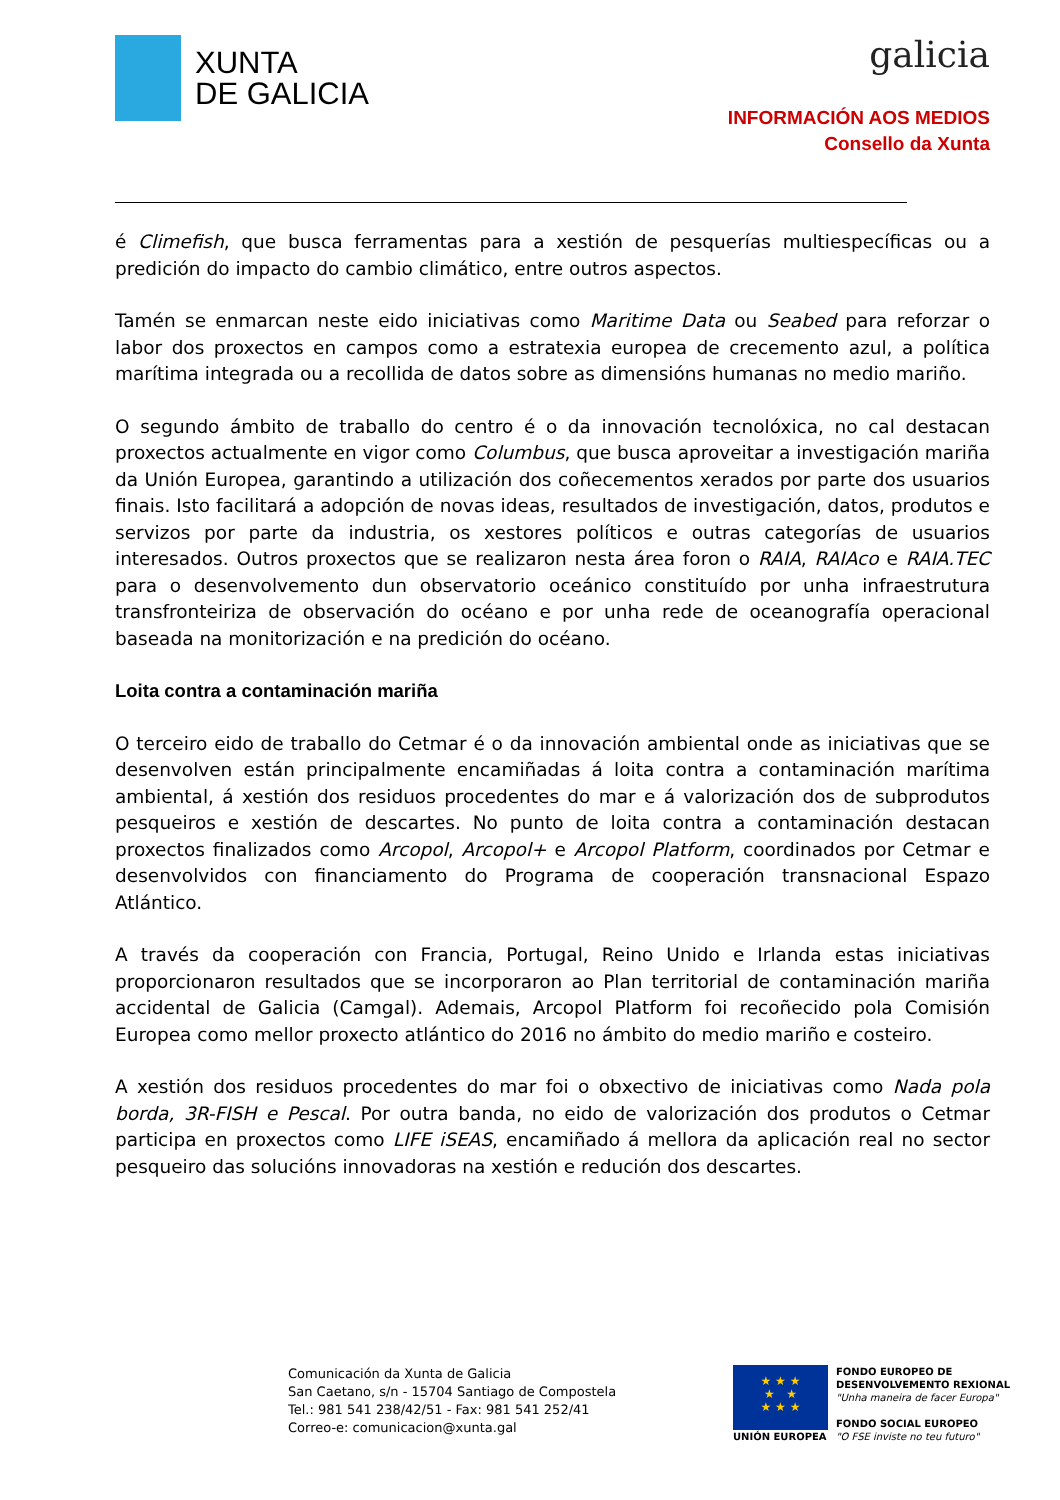XUNTA
DE GALICIA
galicia
INFORMACIÓN AOS MEDIOS
Consello da Xunta
é Climefish, que busca ferramentas para a xestión de pesquerías multiespecíficas ou a predición do impacto do cambio climático, entre outros aspectos.
Tamén se enmarcan neste eido iniciativas como Maritime Data ou Seabed para reforzar o labor dos proxectos en campos como a estratexia europea de crecemento azul, a política marítima integrada ou a recollida de datos sobre as dimensións humanas no medio mariño.
O segundo ámbito de traballo do centro é o da innovación tecnolóxica, no cal destacan proxectos actualmente en vigor como Columbus, que busca aproveitar a investigación mariña da Unión Europea, garantindo a utilización dos coñecementos xerados por parte dos usuarios finais. Isto facilitará a adopción de novas ideas, resultados de investigación, datos, produtos e servizos por parte da industria, os xestores políticos e outras categorías de usuarios interesados. Outros proxectos que se realizaron nesta área foron o RAIA, RAIAco e RAIA.TEC para o desenvolvemento dun observatorio oceánico constituído por unha infraestrutura transfronteiriza de observación do océano e por unha rede de oceanografía operacional baseada na monitorización e na predición do océano.
Loita contra a contaminación mariña
O terceiro eido de traballo do Cetmar é o da innovación ambiental onde as iniciativas que se desenvolven están principalmente encamiñadas á loita contra a contaminación marítima ambiental, á xestión dos residuos procedentes do mar e á valorización dos de subprodutos pesqueiros e xestión de descartes. No punto de loita contra a contaminación destacan proxectos finalizados como Arcopol, Arcopol+ e Arcopol Platform, coordinados por Cetmar e desenvolvidos con financiamento do Programa de cooperación transnacional Espazo Atlántico.
A través da cooperación con Francia, Portugal, Reino Unido e Irlanda estas iniciativas proporcionaron resultados que se incorporaron ao Plan territorial de contaminación mariña accidental de Galicia (Camgal). Ademais, Arcopol Platform foi recoñecido pola Comisión Europea como mellor proxecto atlántico do 2016 no ámbito do medio mariño e costeiro.
A xestión dos residuos procedentes do mar foi o obxectivo de iniciativas como Nada pola borda, 3R-FISH e Pescal. Por outra banda, no eido de valorización dos produtos o Cetmar participa en proxectos como LIFE iSEAS, encamiñado á mellora da aplicación real no sector pesqueiro das solucións innovadoras na xestión e redución dos descartes.
Comunicación da Xunta de Galicia
San Caetano, s/n - 15704 Santiago de Compostela
Tel.: 981 541 238/42/51 - Fax: 981 541 252/41
Correo-e: comunicacion@xunta.gal
★ ★ ★
★ ★
★ ★ ★
UNIÓN EUROPEA
FONDO EUROPEO DE
DESENVOLVEMENTO REXIONAL
"Unha maneira de facer Europa"
FONDO SOCIAL EUROPEO
"O FSE inviste no teu futuro"